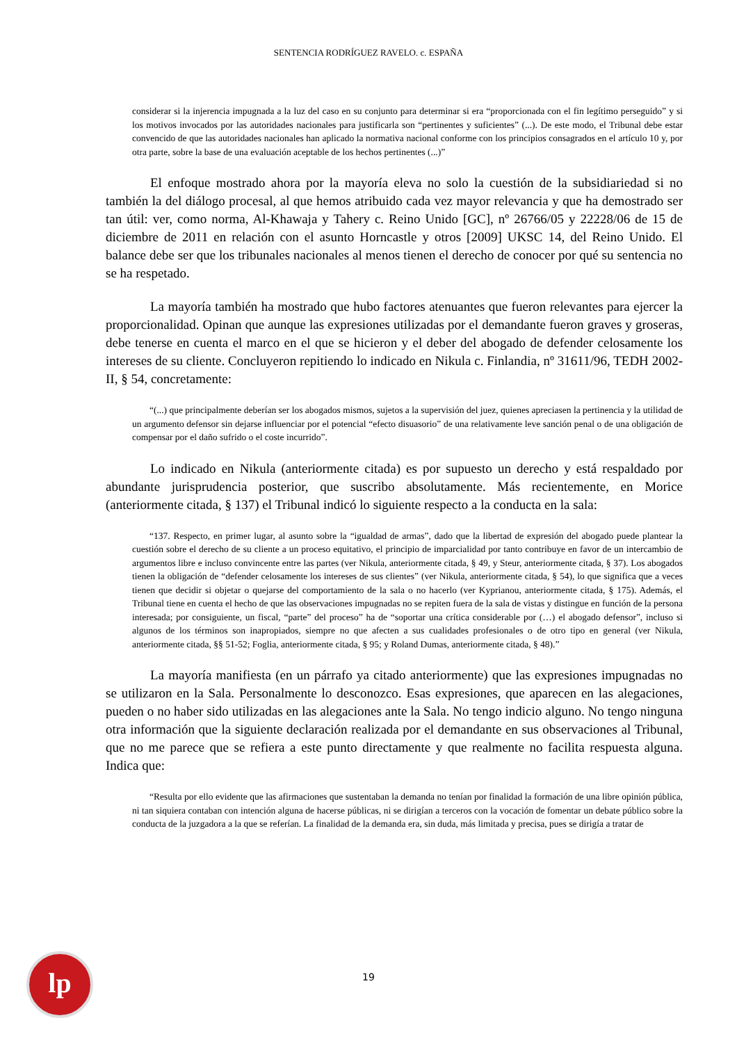SENTENCIA RODRÍGUEZ RAVELO. c. ESPAÑA
considerar si la injerencia impugnada a la luz del caso en su conjunto para determinar si era “proporcionada con el fin legítimo perseguido” y si los motivos invocados por las autoridades nacionales para justificarla son “pertinentes y suficientes” (...). De este modo, el Tribunal debe estar convencido de que las autoridades nacionales han aplicado la normativa nacional conforme con los principios consagrados en el artículo 10 y, por otra parte, sobre la base de una evaluación aceptable de los hechos pertinentes (...)”
El enfoque mostrado ahora por la mayoría eleva no solo la cuestión de la subsidiariedad si no también la del diálogo procesal, al que hemos atribuido cada vez mayor relevancia y que ha demostrado ser tan útil: ver, como norma, Al-Khawaja y Tahery c. Reino Unido [GC], nº 26766/05 y 22228/06 de 15 de diciembre de 2011 en relación con el asunto Horncastle y otros [2009] UKSC 14, del Reino Unido. El balance debe ser que los tribunales nacionales al menos tienen el derecho de conocer por qué su sentencia no se ha respetado.
La mayoría también ha mostrado que hubo factores atenuantes que fueron relevantes para ejercer la proporcionalidad. Opinan que aunque las expresiones utilizadas por el demandante fueron graves y groseras, debe tenerse en cuenta el marco en el que se hicieron y el deber del abogado de defender celosamente los intereses de su cliente. Concluyeron repitiendo lo indicado en Nikula c. Finlandia, nº 31611/96, TEDH 2002-II, § 54, concretamente:
“(...) que principalmente deberían ser los abogados mismos, sujetos a la supervisión del juez, quienes apreciasen la pertinencia y la utilidad de un argumento defensor sin dejarse influenciar por el potencial “efecto disuasorio” de una relativamente leve sanción penal o de una obligación de compensar por el daño sufrido o el coste incurrido”.
Lo indicado en Nikula (anteriormente citada) es por supuesto un derecho y está respaldado por abundante jurisprudencia posterior, que suscribo absolutamente. Más recientemente, en Morice (anteriormente citada, § 137) el Tribunal indicó lo siguiente respecto a la conducta en la sala:
“137. Respecto, en primer lugar, al asunto sobre la “igualdad de armas”, dado que la libertad de expresión del abogado puede plantear la cuestión sobre el derecho de su cliente a un proceso equitativo, el principio de imparcialidad por tanto contribuye en favor de un intercambio de argumentos libre e incluso convincente entre las partes (ver Nikula, anteriormente citada, § 49, y Steur, anteriormente citada, § 37). Los abogados tienen la obligación de “defender celosamente los intereses de sus clientes” (ver Nikula, anteriormente citada, § 54), lo que significa que a veces tienen que decidir si objetar o quejarse del comportamiento de la sala o no hacerlo (ver Kyprianou, anteriormente citada, § 175). Además, el Tribunal tiene en cuenta el hecho de que las observaciones impugnadas no se repiten fuera de la sala de vistas y distingue en función de la persona interesada; por consiguiente, un fiscal, “parte” del proceso” ha de “soportar una crítica considerable por (…) el abogado defensor”, incluso si algunos de los términos son inapropiados, siempre no que afecten a sus cualidades profesionales o de otro tipo en general (ver Nikula, anteriormente citada, §§ 51-52; Foglia, anteriormente citada, § 95; y Roland Dumas, anteriormente citada, § 48).”
La mayoría manifiesta (en un párrafo ya citado anteriormente) que las expresiones impugnadas no se utilizaron en la Sala. Personalmente lo desconozco. Esas expresiones, que aparecen en las alegaciones, pueden o no haber sido utilizadas en las alegaciones ante la Sala. No tengo indicio alguno. No tengo ninguna otra información que la siguiente declaración realizada por el demandante en sus observaciones al Tribunal, que no me parece que se refiera a este punto directamente y que realmente no facilita respuesta alguna. Indica que:
“Resulta por ello evidente que las afirmaciones que sustentaban la demanda no tenían por finalidad la formación de una libre opinión pública, ni tan siquiera contaban con intención alguna de hacerse públicas, ni se dirigían a terceros con la vocación de fomentar un debate público sobre la conducta de la juzgadora a la que se referían. La finalidad de la demanda era, sin duda, más limitada y precisa, pues se dirigía a tratar de
lp
19